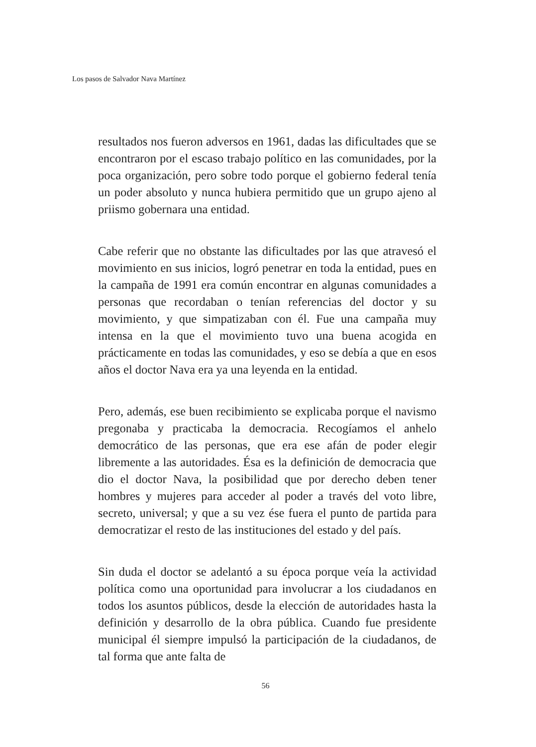Los pasos de Salvador Nava Martínez
resultados nos fueron adversos en 1961, dadas las dificultades que se encontraron por el escaso trabajo político en las comunidades, por la poca organización, pero sobre todo porque el gobierno federal tenía un poder absoluto y nunca hubiera permitido que un grupo ajeno al priismo gobernara una entidad.
Cabe referir que no obstante las dificultades por las que atravesó el movimiento en sus inicios, logró penetrar en toda la entidad, pues en la campaña de 1991 era común encontrar en algunas comunidades a personas que recordaban o tenían referencias del doctor y su movimiento, y que simpatizaban con él. Fue una campaña muy intensa en la que el movimiento tuvo una buena acogida en prácticamente en todas las comunidades, y eso se debía a que en esos años el doctor Nava era ya una leyenda en la entidad.
Pero, además, ese buen recibimiento se explicaba porque el navismo pregonaba y practicaba la democracia. Recogíamos el anhelo democrático de las personas, que era ese afán de poder elegir libremente a las autoridades. Ésa es la definición de democracia que dio el doctor Nava, la posibilidad que por derecho deben tener hombres y mujeres para acceder al poder a través del voto libre, secreto, universal; y que a su vez ése fuera el punto de partida para democratizar el resto de las instituciones del estado y del país.
Sin duda el doctor se adelantó a su época porque veía la actividad política como una oportunidad para involucrar a los ciudadanos en todos los asuntos públicos, desde la elección de autoridades hasta la definición y desarrollo de la obra pública. Cuando fue presidente municipal él siempre impulsó la participación de la ciudadanos, de tal forma que ante falta de
56